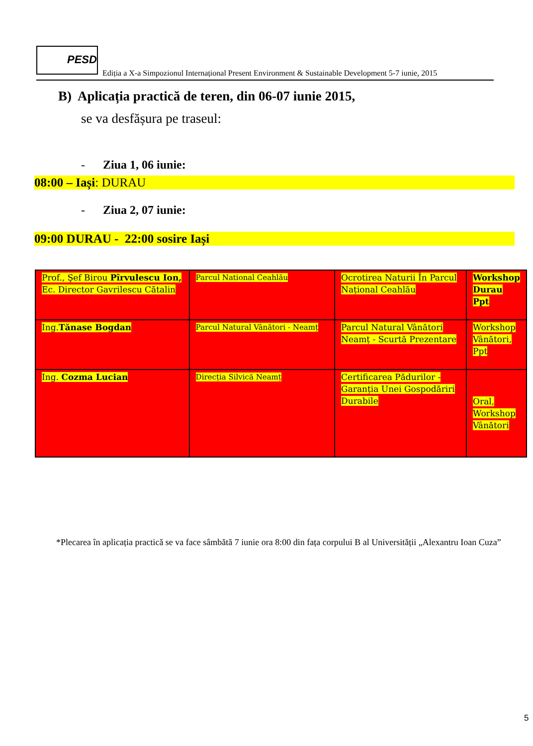PESD
Ediția a X-a Simpozionul Internațional Present Environment & Sustainable Development 5-7 iunie, 2015
B) Aplicația practică de teren, din 06-07 iunie 2015,
se va desfășura pe traseul:
- Ziua 1, 06 iunie:
08:00 – Iași: DURAU
- Ziua 2, 07 iunie:
09:00 DURAU - 22:00 sosire Iași
| Prof., Şef Birou Pîrvulescu Ion, Ec. Director Gavrilescu Cătalin | Parcul National Ceahlău | Ocrotirea Naturii În Parcul Național Ceahlău | Workshop Durau Ppt |
| Ing. Tănase Bogdan | Parcul Natural Vânători - Neamț | Parcul Natural Vânători Neamț - Scurtă Prezentare | Workshop Vânători, Ppt |
| Ing. Cozma Lucian | Direcția Silvică Neamț | Certificarea Pădurilor - Garanția Unei Gospodăriri Durabile | Oral, Workshop Vânători |
*Plecarea în aplicația practică se va face sâmbătă 7 iunie ora 8:00 din fața corpului B al Universității „Alexantru Ioan Cuza”
5